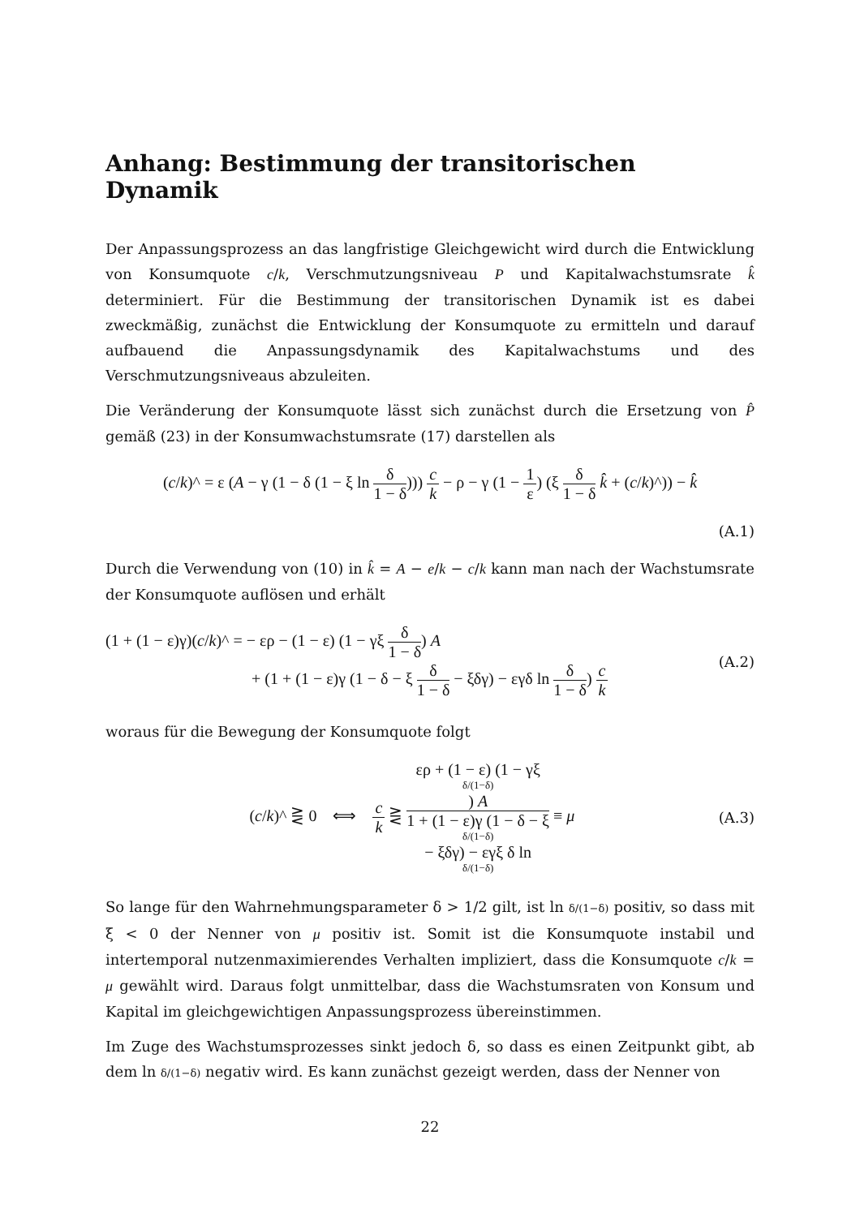Anhang: Bestimmung der transitorischen Dynamik
Der Anpassungsprozess an das langfristige Gleichgewicht wird durch die Entwicklung von Konsumquote c/k, Verschmutzungsniveau P und Kapitalwachstumsrate k̂ determiniert. Für die Bestimmung der transitorischen Dynamik ist es dabei zweckmäßig, zunächst die Entwicklung der Konsumquote zu ermitteln und darauf aufbauend die Anpassungsdynamik des Kapitalwachstums und des Verschmutzungsniveaus abzuleiten.
Die Veränderung der Konsumquote lässt sich zunächst durch die Ersetzung von P̂ gemäß (23) in der Konsumwachstumsrate (17) darstellen als
(c/k)^ = ε (A − γ (1 − δ (1 − ξ ln δ 1 − δ))) c k − ρ − γ (1 − 1 ε) (ξ δ 1 − δ k̂ + (c/k)^)) − k̂
(A.1)
Durch die Verwendung von (10) in k̂ = A − e/k − c/k kann man nach der Wachstumsrate der Konsumquote auflösen und erhält
(1 + (1 − ε)γ)(c/k)^ = − ερ − (1 − ε) (1 − γξ δ 1 − δ) A
+ (1 + (1 − ε)γ (1 − δ − ξ δ 1 − δ − ξδγ) − εγδ ln δ 1 − δ) c k (A.2)
woraus für die Bewegung der Konsumquote folgt
(c/k)^ ⋛ 0 ⟺ c k ⋛ ερ + (1 − ε) (1 − γξ
δ/(1−δ)) A 1 + (1 − ε)γ (1 − δ − ξ
δ/(1−δ)
− ξδγ) − εγξ δ ln
δ/(1−δ) ≡ μ (A.3)
So lange für den Wahrnehmungsparameter δ > 1/2 gilt, ist ln δ/(1−δ) positiv, so dass mit ξ < 0 der Nenner von μ positiv ist. Somit ist die Konsumquote instabil und intertemporal nutzenmaximierendes Verhalten impliziert, dass die Konsumquote c/k = μ gewählt wird. Daraus folgt unmittelbar, dass die Wachstumsraten von Konsum und Kapital im gleichgewichtigen Anpassungsprozess übereinstimmen.
Im Zuge des Wachstumsprozesses sinkt jedoch δ, so dass es einen Zeitpunkt gibt, ab dem ln δ/(1−δ) negativ wird. Es kann zunächst gezeigt werden, dass der Nenner von
22